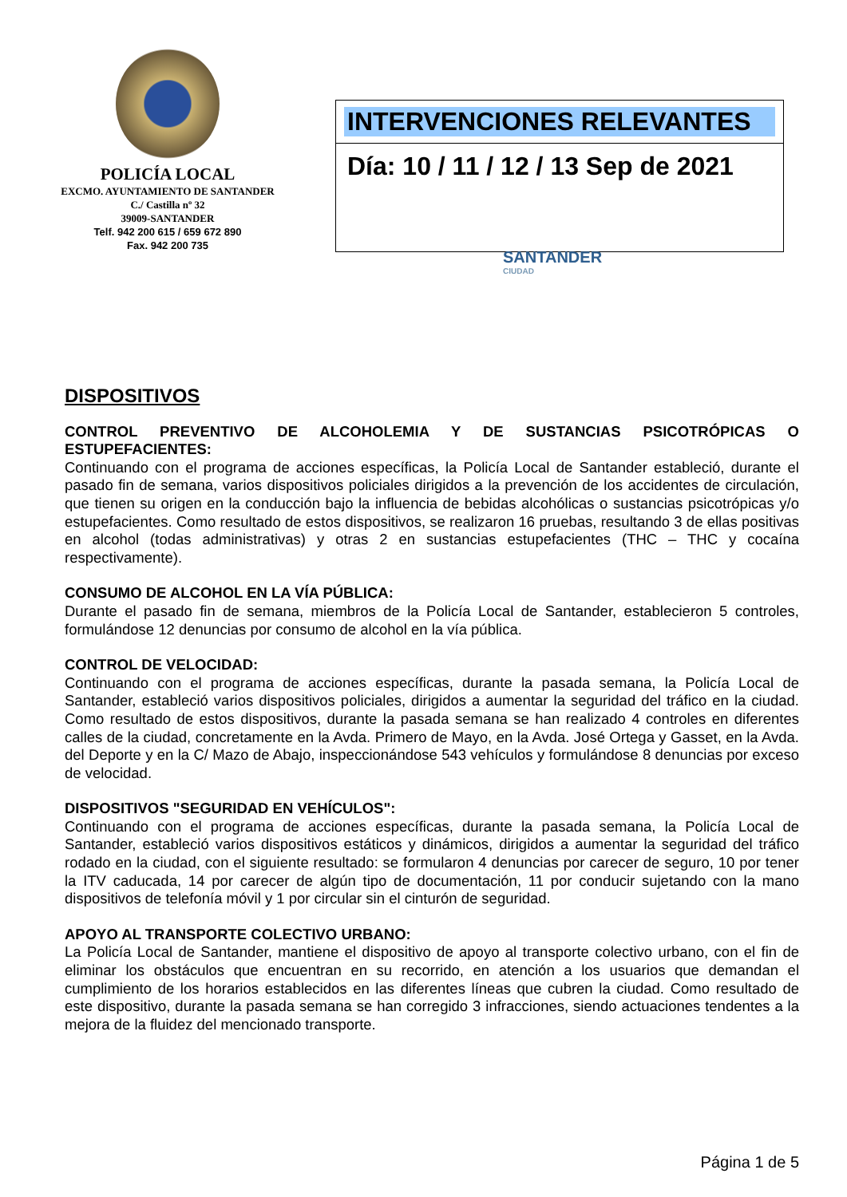POLICÍA LOCAL
EXCMO. AYUNTAMIENTO DE SANTANDER
C./ Castilla nº 32
39009-SANTANDER
Telf. 942 200 615 / 659 672 890
Fax. 942 200 735
INTERVENCIONES RELEVANTES
Día: 10 / 11 / 12 / 13 Sep de 2021
SANTANDER
CIUDAD
DISPOSITIVOS
CONTROL PREVENTIVO DE ALCOHOLEMIA Y DE SUSTANCIAS PSICOTRÓPICAS O ESTUPEFACIENTES:
Continuando con el programa de acciones específicas, la Policía Local de Santander estableció, durante el pasado fin de semana, varios dispositivos policiales dirigidos a la prevención de los accidentes de circulación, que tienen su origen en la conducción bajo la influencia de bebidas alcohólicas o sustancias psicotrópicas y/o estupefacientes. Como resultado de estos dispositivos, se realizaron 16 pruebas, resultando 3 de ellas positivas en alcohol (todas administrativas) y otras 2 en sustancias estupefacientes (THC – THC y cocaína respectivamente).
CONSUMO DE ALCOHOL EN LA VÍA PÚBLICA:
Durante el pasado fin de semana, miembros de la Policía Local de Santander, establecieron 5 controles, formulándose 12 denuncias por consumo de alcohol en la vía pública.
CONTROL DE VELOCIDAD:
Continuando con el programa de acciones específicas, durante la pasada semana, la Policía Local de Santander, estableció varios dispositivos policiales, dirigidos a aumentar la seguridad del tráfico en la ciudad. Como resultado de estos dispositivos, durante la pasada semana se han realizado 4 controles en diferentes calles de la ciudad, concretamente en la Avda. Primero de Mayo, en la Avda. José Ortega y Gasset, en la Avda. del Deporte y en la C/ Mazo de Abajo, inspeccionándose 543 vehículos y formulándose 8 denuncias por exceso de velocidad.
DISPOSITIVOS "SEGURIDAD EN VEHÍCULOS":
Continuando con el programa de acciones específicas, durante la pasada semana, la Policía Local de Santander, estableció varios dispositivos estáticos y dinámicos, dirigidos a aumentar la seguridad del tráfico rodado en la ciudad, con el siguiente resultado: se formularon 4 denuncias por carecer de seguro, 10 por tener la ITV caducada, 14 por carecer de algún tipo de documentación, 11 por conducir sujetando con la mano dispositivos de telefonía móvil y 1 por circular sin el cinturón de seguridad.
APOYO AL TRANSPORTE COLECTIVO URBANO:
La Policía Local de Santander, mantiene el dispositivo de apoyo al transporte colectivo urbano, con el fin de eliminar los obstáculos que encuentran en su recorrido, en atención a los usuarios que demandan el cumplimiento de los horarios establecidos en las diferentes líneas que cubren la ciudad. Como resultado de este dispositivo, durante la pasada semana se han corregido 3 infracciones, siendo actuaciones tendentes a la mejora de la fluidez del mencionado transporte.
Página 1 de 5